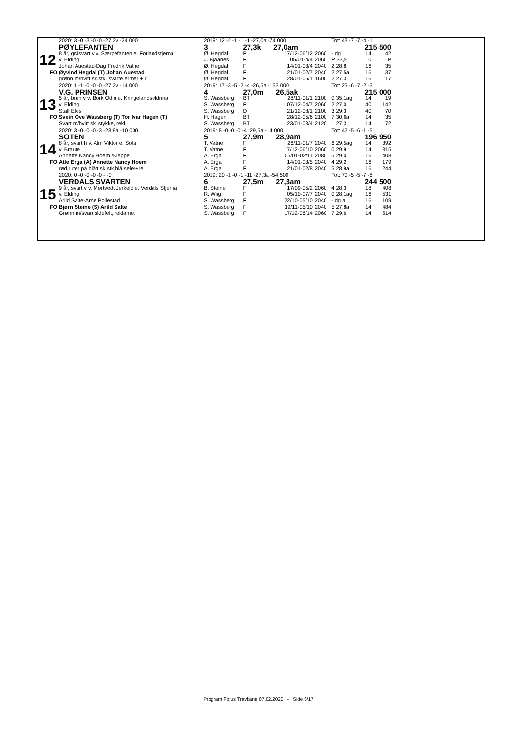| | 2020: 3 -0 -3 -0 -0 -27,3v -24 000 | 2019: 12 -2 -1 -1 -1 -27,0a -74 000 | | | | Tot: 43 -7 -7 -4 -1 | | |
| | PØYLEFANTEN | 3 | 27,3k 27,0am | | | | 215 500 | |
| 12 | 8 år, gråsvart v v. Særpefanten e. Fotlandstjerna | Ø. Hegdal | F | 17/12-06/12 | 2060 | - dg | 14 | 42 |
| | v. Elding | J. Bjaanes | F | 05/01-p/4 | 2060 | P 33,9 | 0 | P |
| | Johan Auestad-Dag Fredrik Vatne | Ø. Hegdal | F | 14/01-03/4 | 2040 | 2 28,8 | 16 | 35 |
| FO | Øyvind Hegdal (T) Johan Auestad | Ø. Hegdal | F | 21/01-02/7 | 2040 | 2 27,5a | 16 | 37 |
| | grønn m/hvitt sk.stk. svarte ermer + r | Ø. Hegdal | F | 28/01-06/1 | 1600 | 2 27,3 | 16 | 17 |
| | 2020: 1 -1 -0 -0 -0 -27,3v -14 000 | 2019: 17 -3 -5 -2 -4 -26,5a -153 000 | | | | Tot: 25 -6 -7 -2 -3 | | |
| | V.G. PRINSEN | 4 | 27,0m 26,5ak | | | | 215 000 | |
| 13 | 5 år, brun v v. Bork Odin e. Kringelandseldrina | S. Wassberg | BT | 28/11-01/1 | 2100 | 0 35,1ag | 14 | 19 |
| | v. Elding | S. Wassberg | F | 07/12-04/7 | 2060 | 2 27,0 | 40 | 142 |
| | Stall Efes | S. Wassberg | D | 21/12-08/1 | 2100 | 3 29,3 | 40 | 70 |
| FO | Svein Ove Wassberg (T) Tor Ivar Hagen (T) | H. Hagen | BT | 28/12-05/6 | 2100 | 7 30,6a | 14 | 35 |
| | Svart m/hvitt skl.stykke, rekl. | S. Wassberg | BT | 23/01-03/4 | 2120 | 1 27,3 | 14 | 72 |
| | 2020: 3 -0 -0 -0 -3 -28,9a -10 000 | 2019: 8 -0 -0 -0 -4 -29,5a -14 000 | | | | Tot: 42 -5 -6 -1 -5 | | |
| | SOTEN | 5 | 27,9m 28,9am | | | | 196 950 | |
| 14 | 8 år, svart h v. Alm Viktor e. Sota | T. Vatne | F | 26/11-01/7 | 2040 | 6 29,5ag | 14 | 392 |
| | v. Braute | T. Vatne | F | 17/12-06/10 | 2060 | 0 29,9 | 14 | 315 |
| | Annette Nancy Hoem /Kleppe | A. Erga | F | 05/01-02/11 | 2080 | 5 29,0 | 16 | 408 |
| FO | Atle Erga (A) Annette Nancy Hoem | A. Erga | F | 14/01-03/5 | 2040 | 4 29,2 | 16 | 179 |
| | rød,ruter på blått sk.stk,blå seler+re | A. Erga | F | 21/01-02/8 | 2040 | 5 28,9a | 16 | 244 |
| | 2020: 0 -0 -0 -0 -0 - -0 | 2019: 20 -1 -0 -1 -11 -27,3a -54 500 | | | | Tot: 70 -5 -5 -7 -8 | | |
| | VERDALS SVARTEN | 6 | 27,5m 27,3am | | | | 244 500 | |
| 15 | 9 år, svart v v. Mørtvedt Jerkeld e. Verdals Stjerna | B. Steine | F | 17/09-05/2 | 2060 | 4 28,3 | 18 | 408 |
| | v. Elding | R. Wiig | F | 05/10-07/7 | 2040 | 0 28,1ag | 16 | 531 |
| | Arild Salte-Arne Pollestad | S. Wassberg | F | 22/10-05/10 | 2040 | - dg a | 16 | 109 |
| FO | Bjørn Steine (S) Arild Salte | S. Wassberg | F | 19/11-05/10 | 2040 | 5 27,8a | 14 | 484 |
| | Grønn m/svart sidefelt, reklame. | S. Wassberg | F | 17/12-06/14 | 2060 | 7 29,6 | 14 | 514 |
Program Forus Travbane 07.02.2020 - Side 6/17